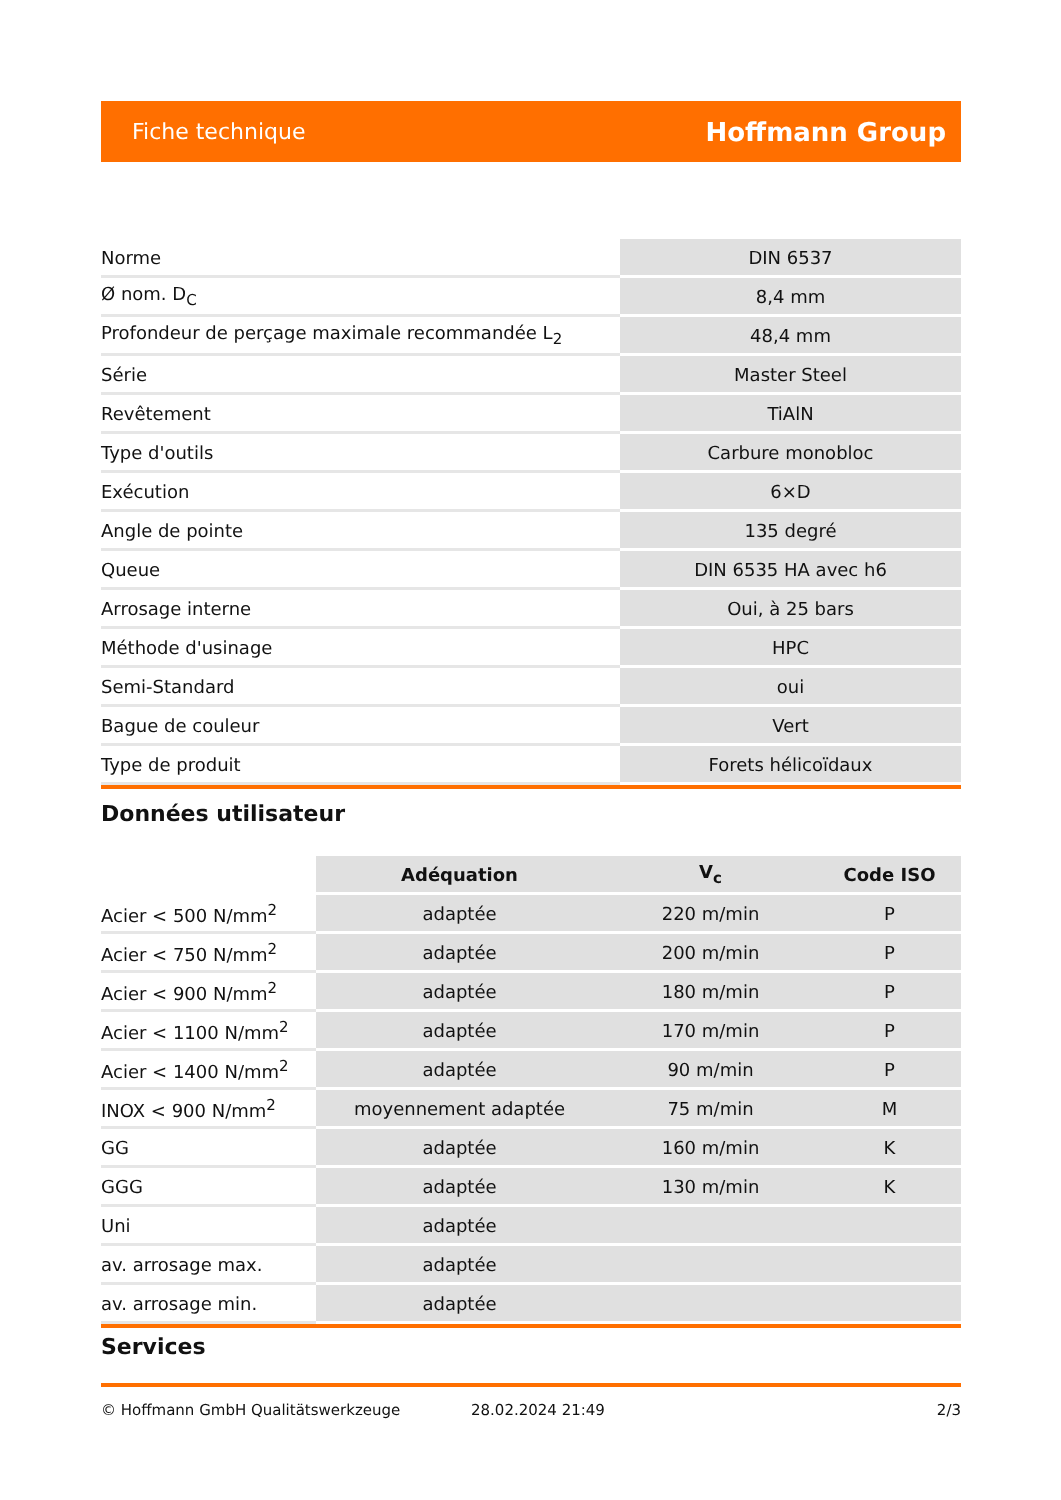Fiche technique Hoffmann Group
| Norme | DIN 6537 |
| Ø nom. D<sub>C</sub> | 8,4 mm |
| Profondeur de perçage maximale recommandée L<sub>2</sub> | 48,4 mm |
| Série | Master Steel |
| Revêtement | TiAlN |
| Type d'outils | Carbure monobloc |
| Exécution | 6×D |
| Angle de pointe | 135 degré |
| Queue | DIN 6535 HA avec h6 |
| Arrosage interne | Oui, à 25 bars |
| Méthode d'usinage | HPC |
| Semi-Standard | oui |
| Bague de couleur | Vert |
| Type de produit | Forets hélicoïdaux |
Données utilisateur
| | Adéquation | V<sub>c</sub> | Code ISO |
| --- | --- | --- | --- |
| Acier < 500 N/mm<sup>2</sup> | adaptée | 220 m/min | P |
| Acier < 750 N/mm<sup>2</sup> | adaptée | 200 m/min | P |
| Acier < 900 N/mm<sup>2</sup> | adaptée | 180 m/min | P |
| Acier < 1100 N/mm<sup>2</sup> | adaptée | 170 m/min | P |
| Acier < 1400 N/mm<sup>2</sup> | adaptée | 90 m/min | P |
| INOX < 900 N/mm<sup>2</sup> | moyennement adaptée | 75 m/min | M |
| GG | adaptée | 160 m/min | K |
| GGG | adaptée | 130 m/min | K |
| Uni | adaptée | | |
| av. arrosage max. | adaptée | | |
| av. arrosage min. | adaptée | | |
Services
© Hoffmann GmbH Qualitätswerkzeuge 28.02.2024 21:49 2/3